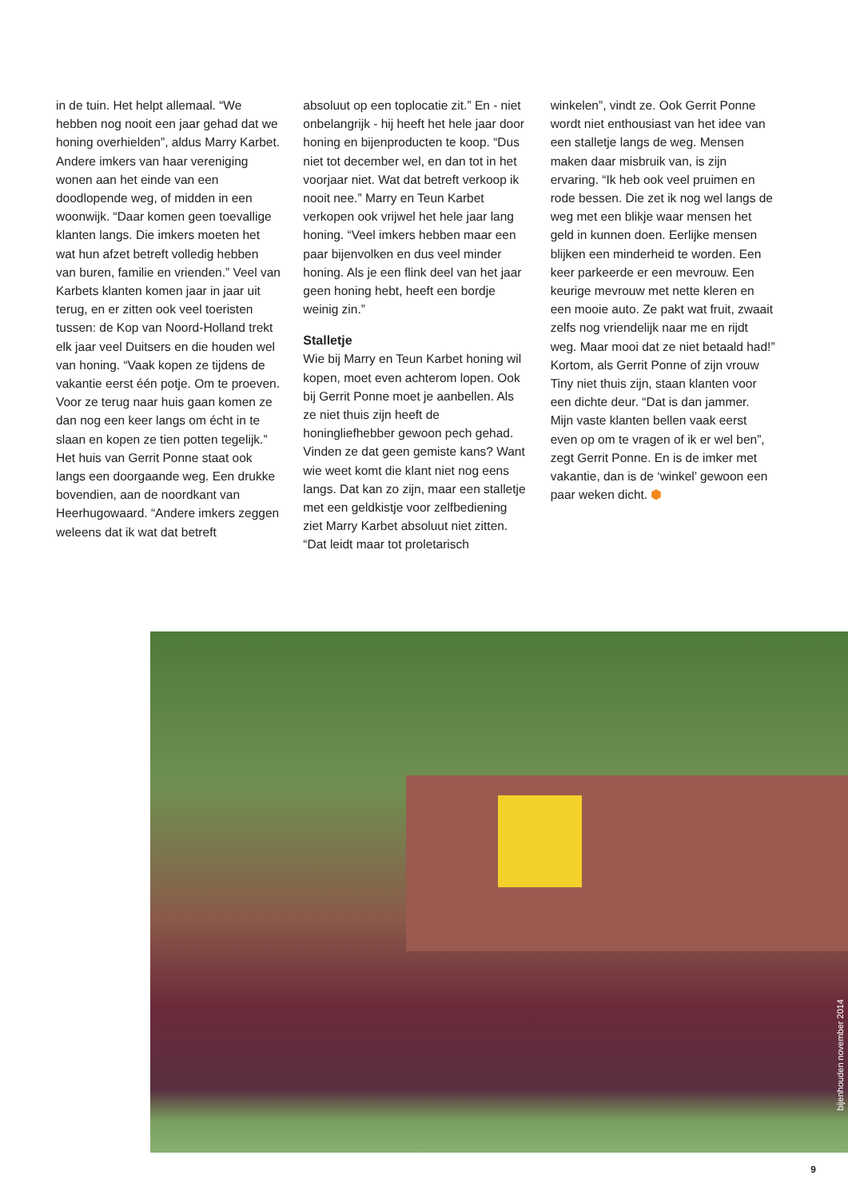in de tuin. Het helpt allemaal. “We hebben nog nooit een jaar gehad dat we honing overhielden”, aldus Marry Karbet. Andere imkers van haar vereniging wonen aan het einde van een doodlopende weg, of midden in een woonwijk. “Daar komen geen toevallige klanten langs. Die imkers moeten het wat hun afzet betreft volledig hebben van buren, familie en vrienden.” Veel van Karbets klanten komen jaar in jaar uit terug, en er zitten ook veel toeristen tussen: de Kop van Noord-Holland trekt elk jaar veel Duitsers en die houden wel van honing. “Vaak kopen ze tijdens de vakantie eerst één potje. Om te proeven. Voor ze terug naar huis gaan komen ze dan nog een keer langs om écht in te slaan en kopen ze tien potten tegelijk.” Het huis van Gerrit Ponne staat ook langs een doorgaande weg. Een drukke bovendien, aan de noordkant van Heerhugowaard. “Andere imkers zeggen weleens dat ik wat dat betreft
absoluut op een toplocatie zit.” En - niet onbelangrijk - hij heeft het hele jaar door honing en bijenproducten te koop. “Dus niet tot december wel, en dan tot in het voorjaar niet. Wat dat betreft verkoop ik nooit nee.” Marry en Teun Karbet verkopen ook vrijwel het hele jaar lang honing. “Veel imkers hebben maar een paar bijenvolken en dus veel minder honing. Als je een flink deel van het jaar geen honing hebt, heeft een bordje weinig zin.”
Stalletje
Wie bij Marry en Teun Karbet honing wil kopen, moet even achterom lopen. Ook bij Gerrit Ponne moet je aanbellen. Als ze niet thuis zijn heeft de honingliefhebber gewoon pech gehad. Vinden ze dat geen gemiste kans? Want wie weet komt die klant niet nog eens langs. Dat kan zo zijn, maar een stalletje met een geldkistje voor zelfbediening ziet Marry Karbet absoluut niet zitten. “Dat leidt maar tot proletarisch
winkelen”, vindt ze. Ook Gerrit Ponne wordt niet enthousiast van het idee van een stalletje langs de weg. Mensen maken daar misbruik van, is zijn ervaring. “Ik heb ook veel pruimen en rode bessen. Die zet ik nog wel langs de weg met een blikje waar mensen het geld in kunnen doen. Eerlijke mensen blijken een minderheid te worden. Een keer parkeerde er een mevrouw. Een keurige mevrouw met nette kleren en een mooie auto. Ze pakt wat fruit, zwaait zelfs nog vriendelijk naar me en rijdt weg. Maar mooi dat ze niet betaald had!” Kortom, als Gerrit Ponne of zijn vrouw Tiny niet thuis zijn, staan klanten voor een dichte deur. “Dat is dan jammer. Mijn vaste klanten bellen vaak eerst even op om te vragen of ik er wel ben”, zegt Gerrit Ponne. En is de imker met vakantie, dan is de ‘winkel’ gewoon een paar weken dicht. ⬢
bijenhouden november 2014
9